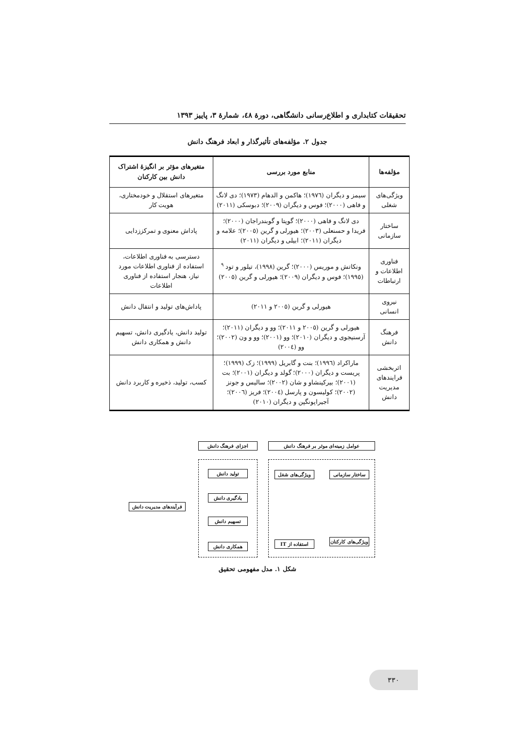تحقیقات کتابداری و اطلاع‌رسانی دانشگاهی، دورۀ ٤٨، شمارۀ ٣، پاییز ١٣٩٣
جدول ٢. مؤلفه‌های تأثیرگذار و ابعاد فرهنگ دانش
| مؤلفه‌ها | منابع مورد بررسی | متغیرهای مؤثر بر انگیزۀ اشتراک دانش بین کارکنان |
| --- | --- | --- |
| ویژگی‌های شغلی | سیمز و دیگران (١٩٧٦)؛ هاکمن و الدهام (١٩٧٣)؛ دی لانگ و فاهی (٢٠٠٠)؛ فوس و دیگران (٢٠٠٩)؛ دبوسکی (٢٠١١) | متغیرهای استقلال و خودمختاری، هویت کار |
| ساختار سازمانی | دی لانگ و فاهی (٢٠٠٠)؛ گوپتا و گوبندراجان (٢٠٠٠)؛ فریدا و حسنعلی (٢٠٠٣)؛ هیورلی و گرین (٢٠٠٥)؛ علامه و دیگران (٢٠١١)؛ ابیلی و دیگران (٢٠١١) | پاداش معنوی و تمرکززدایی |
| فناوری اطلاعات و ارتباطات | ونکاتش و موریس (٢٠٠٠)؛ گرین (١٩٩٨)، تیلور و تود <sup>٩</sup> (١٩٩٥)؛ فوس و دیگران (٢٠٠٩)؛ هیورلی و گرین (٢٠٠٥) | دسترسی به فناوری اطلاعات، استفاده از فناوری اطلاعات مورد نیاز، هنجار استفاده از فناوری اطلاعات |
| نیروی انسانی | هیورلی و گرین (٢٠٠٥ و ٢٠١١) | پاداش‌های تولید و انتقال دانش |
| فرهنگ دانش | هیورلی و گرین (٢٠٠٥ و ٢٠١١)؛ وو و دیگران (٢٠١١)؛ آرسنیجوی و دیگران (٢٠١٠)؛ وو (٢٠٠١)؛ وو و ون (٢٠٠٢)؛ وو (٢٠٠٤) | تولید دانش، یادگیری دانش، تسهیم دانش و همکاری دانش |
| اثربخشی فرایندهای مدیریت دانش | ماراکراد (١٩٩٦)؛ بنت و گابریل (١٩٩٩)؛ زک (١٩٩٩)؛ پریست و دیگران (٢٠٠٠)؛ گولد و دیگران (٢٠٠١)؛ بت (٢٠٠١)؛ بیرکینشاو و شان (٢٠٠٢)؛ سالیس و جونز (٢٠٠٢)؛ کولیسون و پارسل (٢٠٠٤)؛ فریز (٢٠٠٦)؛ آجیراپونگپن و دیگران (٢٠١٠) | کسب، تولید، ذخیره و کاربرد دانش |
عوامل زمینه‌ای موثر بر فرهنگ دانش
اجزای فرهنگ دانش
ساختار سازمانی
ویژگی‌های شغل
ویژگی‌های کارکنان
استفاده از IT
تولید دانش
یادگیری دانش
تسهیم دانش
همکاری دانش
فرآیندهای مدیریت دانش
شکل ١. مدل مفهومی تحقیق
٣٣٠